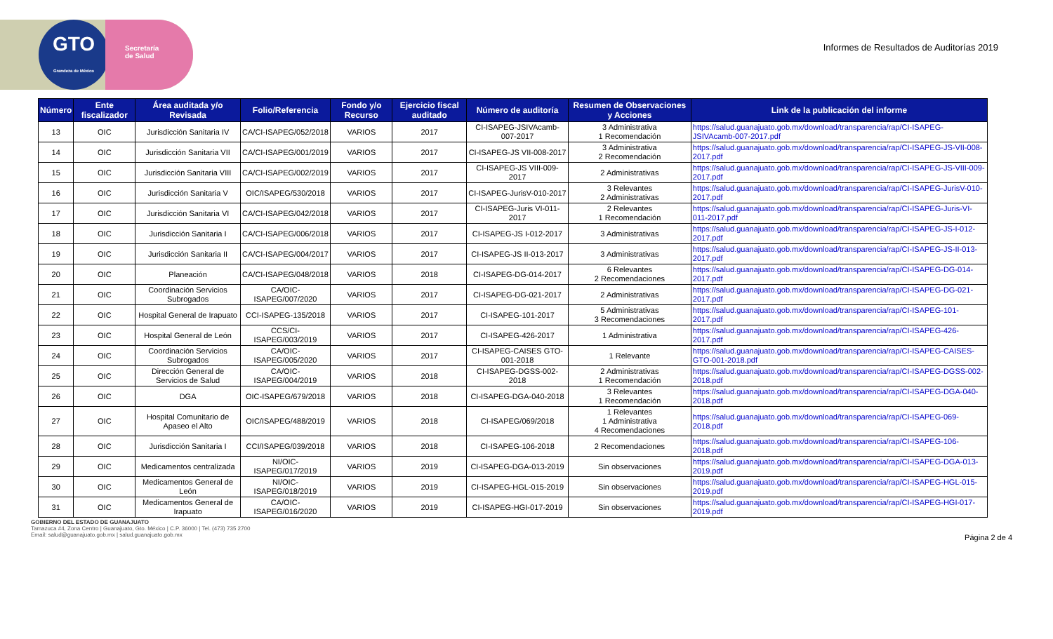GTO
Grandeza de México
Secretaría
de Salud
Informes de Resultados de Auditorías 2019
| Número | Ente fiscalizador | Área auditada y/o Revisada | Folio/Referencia | Fondo y/o Recurso | Ejercicio fiscal auditado | Número de auditoría | Resumen de Observaciones y Acciones | Link de la publicación del informe |
| --- | --- | --- | --- | --- | --- | --- | --- | --- |
| 13 | OIC | Jurisdicción Sanitaria IV | CA/CI-ISAPEG/052/2018 | VARIOS | 2017 | CI-ISAPEG-JSIVAcamb-007-2017 | 3 Administrativa 1 Recomendación | https://salud.guanajuato.gob.mx/download/transparencia/rap/CI-ISAPEG-JSIVAcamb-007-2017.pdf |
| 14 | OIC | Jurisdicción Sanitaria VII | CA/CI-ISAPEG/001/2019 | VARIOS | 2017 | CI-ISAPEG-JS VII-008-2017 | 3 Administrativa 2 Recomendación | https://salud.guanajuato.gob.mx/download/transparencia/rap/CI-ISAPEG-JS-VII-008-2017.pdf |
| 15 | OIC | Jurisdicción Sanitaria VIII | CA/CI-ISAPEG/002/2019 | VARIOS | 2017 | CI-ISAPEG-JS VIII-009-2017 | 2 Administrativas | https://salud.guanajuato.gob.mx/download/transparencia/rap/CI-ISAPEG-JS-VIII-009-2017.pdf |
| 16 | OIC | Jurisdicción Sanitaria V | OIC/ISAPEG/530/2018 | VARIOS | 2017 | CI-ISAPEG-JurisV-010-2017 | 3 Relevantes 2 Administrativas | https://salud.guanajuato.gob.mx/download/transparencia/rap/CI-ISAPEG-JurisV-010-2017.pdf |
| 17 | OIC | Jurisdicción Sanitaria VI | CA/CI-ISAPEG/042/2018 | VARIOS | 2017 | CI-ISAPEG-Juris VI-011-2017 | 2 Relevantes 1 Recomendación | https://salud.guanajuato.gob.mx/download/transparencia/rap/CI-ISAPEG-Juris-VI-011-2017.pdf |
| 18 | OIC | Jurisdicción Sanitaria I | CA/CI-ISAPEG/006/2018 | VARIOS | 2017 | CI-ISAPEG-JS I-012-2017 | 3 Administrativas | https://salud.guanajuato.gob.mx/download/transparencia/rap/CI-ISAPEG-JS-I-012-2017.pdf |
| 19 | OIC | Jurisdicción Sanitaria II | CA/CI-ISAPEG/004/2017 | VARIOS | 2017 | CI-ISAPEG-JS II-013-2017 | 3 Administrativas | https://salud.guanajuato.gob.mx/download/transparencia/rap/CI-ISAPEG-JS-II-013-2017.pdf |
| 20 | OIC | Planeación | CA/CI-ISAPEG/048/2018 | VARIOS | 2018 | CI-ISAPEG-DG-014-2017 | 6 Relevantes 2 Recomendaciones | https://salud.guanajuato.gob.mx/download/transparencia/rap/CI-ISAPEG-DG-014-2017.pdf |
| 21 | OIC | Coordinación Servicios Subrogados | CA/OIC-ISAPEG/007/2020 | VARIOS | 2017 | CI-ISAPEG-DG-021-2017 | 2 Administrativas | https://salud.guanajuato.gob.mx/download/transparencia/rap/CI-ISAPEG-DG-021-2017.pdf |
| 22 | OIC | Hospital General de Irapuato | CCI-ISAPEG-135/2018 | VARIOS | 2017 | CI-ISAPEG-101-2017 | 5 Administrativas 3 Recomendaciones | https://salud.guanajuato.gob.mx/download/transparencia/rap/CI-ISAPEG-101-2017.pdf |
| 23 | OIC | Hospital General de León | CCS/CI-ISAPEG/003/2019 | VARIOS | 2017 | CI-ISAPEG-426-2017 | 1 Administrativa | https://salud.guanajuato.gob.mx/download/transparencia/rap/CI-ISAPEG-426-2017.pdf |
| 24 | OIC | Coordinación Servicios Subrogados | CA/OIC-ISAPEG/005/2020 | VARIOS | 2017 | CI-ISAPEG-CAISES GTO-001-2018 | 1 Relevante | https://salud.guanajuato.gob.mx/download/transparencia/rap/CI-ISAPEG-CAISES-GTO-001-2018.pdf |
| 25 | OIC | Dirección General de Servicios de Salud | CA/OIC-ISAPEG/004/2019 | VARIOS | 2018 | CI-ISAPEG-DGSS-002-2018 | 2 Administrativas 1 Recomendación | https://salud.guanajuato.gob.mx/download/transparencia/rap/CI-ISAPEG-DGSS-002-2018.pdf |
| 26 | OIC | DGA | OIC-ISAPEG/679/2018 | VARIOS | 2018 | CI-ISAPEG-DGA-040-2018 | 3 Relevantes 1 Recomendación | https://salud.guanajuato.gob.mx/download/transparencia/rap/CI-ISAPEG-DGA-040-2018.pdf |
| 27 | OIC | Hospital Comunitario de Apaseo el Alto | OIC/ISAPEG/488/2019 | VARIOS | 2018 | CI-ISAPEG/069/2018 | 1 Relevantes 1 Administrativa 4 Recomendaciones | https://salud.guanajuato.gob.mx/download/transparencia/rap/CI-ISAPEG-069-2018.pdf |
| 28 | OIC | Jurisdicción Sanitaria I | CCI/ISAPEG/039/2018 | VARIOS | 2018 | CI-ISAPEG-106-2018 | 2 Recomendaciones | https://salud.guanajuato.gob.mx/download/transparencia/rap/CI-ISAPEG-106-2018.pdf |
| 29 | OIC | Medicamentos centralizada | NI/OIC-ISAPEG/017/2019 | VARIOS | 2019 | CI-ISAPEG-DGA-013-2019 | Sin observaciones | https://salud.guanajuato.gob.mx/download/transparencia/rap/CI-ISAPEG-DGA-013-2019.pdf |
| 30 | OIC | Medicamentos General de León | NI/OIC-ISAPEG/018/2019 | VARIOS | 2019 | CI-ISAPEG-HGL-015-2019 | Sin observaciones | https://salud.guanajuato.gob.mx/download/transparencia/rap/CI-ISAPEG-HGL-015-2019.pdf |
| 31 | OIC | Medicamentos General de Irapuato | CA/OIC-ISAPEG/016/2020 | VARIOS | 2019 | CI-ISAPEG-HGI-017-2019 | Sin observaciones | https://salud.guanajuato.gob.mx/download/transparencia/rap/CI-ISAPEG-HGI-017-2019.pdf |
GOBIERNO DEL ESTADO DE GUANAJUATO
Tamazuca #4, Zona Centro | Guanajuato, Gto. México | C.P. 36000 | Tel. (473) 735 2700
Email: salud@guanajuato.gob.mx | salud.guanajuato.gob.mx
Página 2 de 4